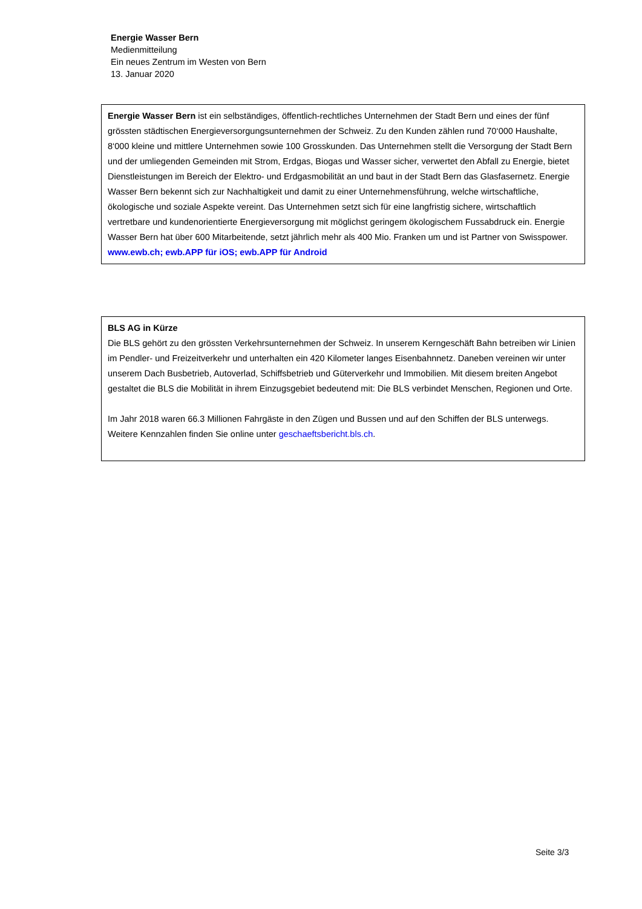Energie Wasser Bern
Medienmitteilung
Ein neues Zentrum im Westen von Bern
13. Januar 2020
Energie Wasser Bern ist ein selbständiges, öffentlich-rechtliches Unternehmen der Stadt Bern und eines der fünf grössten städtischen Energieversorgungsunternehmen der Schweiz. Zu den Kunden zählen rund 70‘000 Haushalte, 8‘000 kleine und mittlere Unternehmen sowie 100 Grosskunden. Das Unternehmen stellt die Versorgung der Stadt Bern und der umliegenden Gemeinden mit Strom, Erdgas, Biogas und Wasser sicher, verwertet den Abfall zu Energie, bietet Dienstleistungen im Bereich der Elektro- und Erdgasmobilität an und baut in der Stadt Bern das Glasfasernetz. Energie Wasser Bern bekennt sich zur Nachhaltigkeit und damit zu einer Unternehmensführung, welche wirtschaftliche, ökologische und soziale Aspekte vereint. Das Unternehmen setzt sich für eine langfristig sichere, wirtschaftlich vertretbare und kundenorientierte Energieversorgung mit möglichst geringem ökologischem Fussabdruck ein. Energie Wasser Bern hat über 600 Mitarbeitende, setzt jährlich mehr als 400 Mio. Franken um und ist Partner von Swisspower.
www.ewb.ch; ewb.APP für iOS; ewb.APP für Android
BLS AG in Kürze
Die BLS gehört zu den grössten Verkehrsunternehmen der Schweiz. In unserem Kerngeschäft Bahn betreiben wir Linien im Pendler- und Freizeitverkehr und unterhalten ein 420 Kilometer langes Eisenbahnnetz. Daneben vereinen wir unter unserem Dach Busbetrieb, Autoverlad, Schiffsbetrieb und Güterverkehr und Immobilien. Mit diesem breiten Angebot gestaltet die BLS die Mobilität in ihrem Einzugsgebiet bedeutend mit: Die BLS verbindet Menschen, Regionen und Orte.
Im Jahr 2018 waren 66.3 Millionen Fahrgäste in den Zügen und Bussen und auf den Schiffen der BLS unterwegs. Weitere Kennzahlen finden Sie online unter geschaeftsbericht.bls.ch.
Seite 3/3